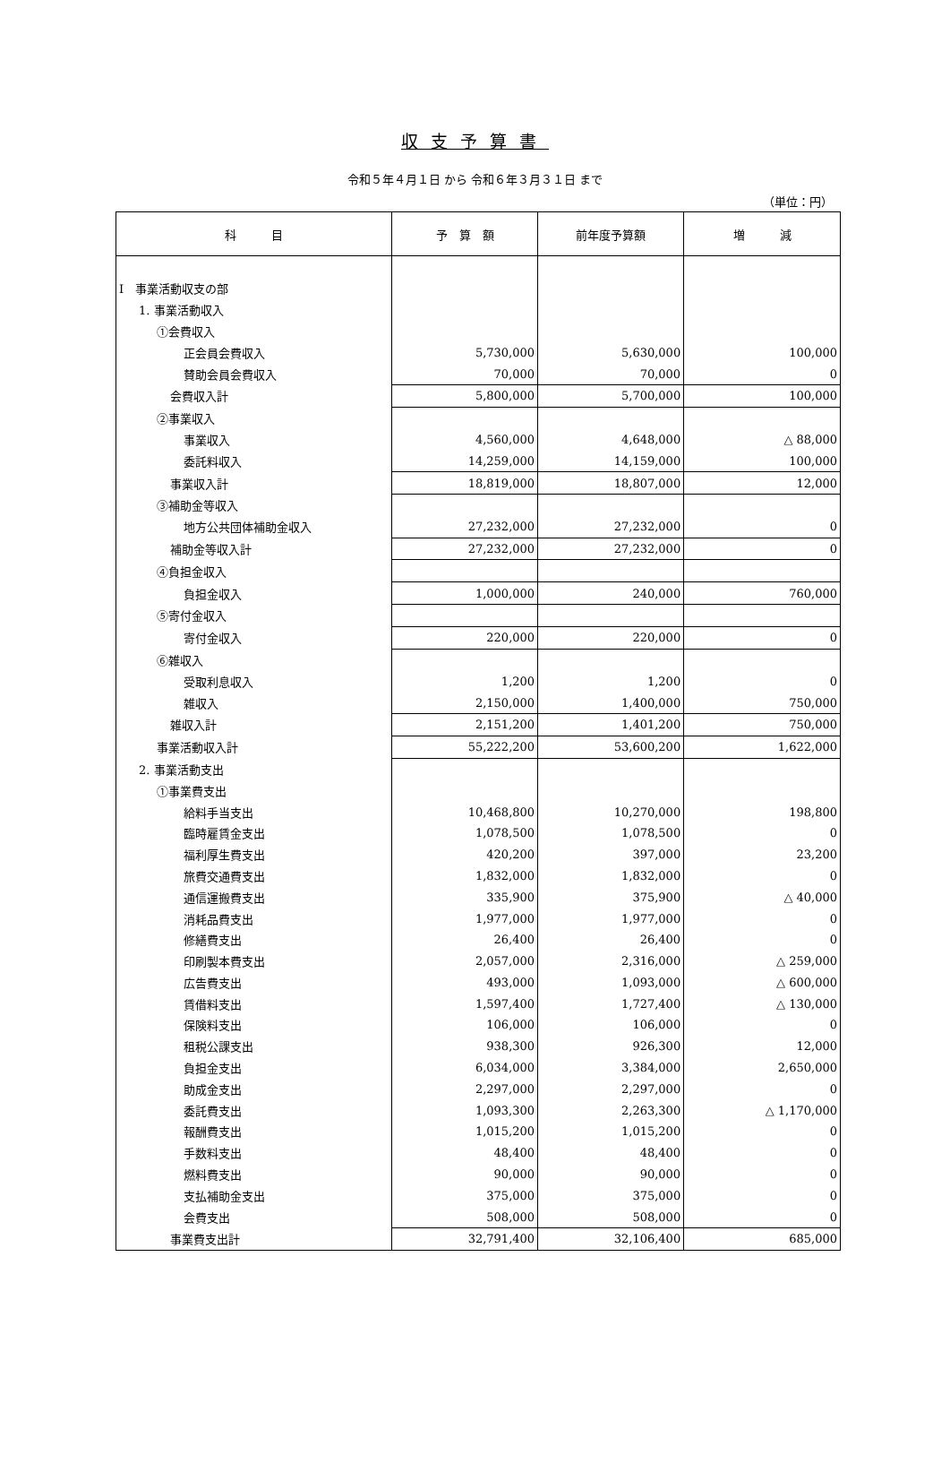収支予算書
令和５年４月１日 から 令和６年３月３１日 まで
（単位：円）
| 科 目 | 予 算 額 | 前年度予算額 | 増 減 |
| --- | --- | --- | --- |
| Ⅰ 事業活動収支の部 | | | |
| 1. 事業活動収入 | | | |
| ①会費収入 | | | |
| 正会員会費収入 | 5,730,000 | 5,630,000 | 100,000 |
| 賛助会員会費収入 | 70,000 | 70,000 | 0 |
| 会費収入計 | 5,800,000 | 5,700,000 | 100,000 |
| ②事業収入 | | | |
| 事業収入 | 4,560,000 | 4,648,000 | △ 88,000 |
| 委託料収入 | 14,259,000 | 14,159,000 | 100,000 |
| 事業収入計 | 18,819,000 | 18,807,000 | 12,000 |
| ③補助金等収入 | | | |
| 地方公共団体補助金収入 | 27,232,000 | 27,232,000 | 0 |
| 補助金等収入計 | 27,232,000 | 27,232,000 | 0 |
| ④負担金収入 | | | |
| 負担金収入 | 1,000,000 | 240,000 | 760,000 |
| ⑤寄付金収入 | | | |
| 寄付金収入 | 220,000 | 220,000 | 0 |
| ⑥雑収入 | | | |
| 受取利息収入 | 1,200 | 1,200 | 0 |
| 雑収入 | 2,150,000 | 1,400,000 | 750,000 |
| 雑収入計 | 2,151,200 | 1,401,200 | 750,000 |
| 事業活動収入計 | 55,222,200 | 53,600,200 | 1,622,000 |
| 2. 事業活動支出 | | | |
| ①事業費支出 | | | |
| 給料手当支出 | 10,468,800 | 10,270,000 | 198,800 |
| 臨時雇賃金支出 | 1,078,500 | 1,078,500 | 0 |
| 福利厚生費支出 | 420,200 | 397,000 | 23,200 |
| 旅費交通費支出 | 1,832,000 | 1,832,000 | 0 |
| 通信運搬費支出 | 335,900 | 375,900 | △ 40,000 |
| 消耗品費支出 | 1,977,000 | 1,977,000 | 0 |
| 修繕費支出 | 26,400 | 26,400 | 0 |
| 印刷製本費支出 | 2,057,000 | 2,316,000 | △ 259,000 |
| 広告費支出 | 493,000 | 1,093,000 | △ 600,000 |
| 賃借料支出 | 1,597,400 | 1,727,400 | △ 130,000 |
| 保険料支出 | 106,000 | 106,000 | 0 |
| 租税公課支出 | 938,300 | 926,300 | 12,000 |
| 負担金支出 | 6,034,000 | 3,384,000 | 2,650,000 |
| 助成金支出 | 2,297,000 | 2,297,000 | 0 |
| 委託費支出 | 1,093,300 | 2,263,300 | △ 1,170,000 |
| 報酬費支出 | 1,015,200 | 1,015,200 | 0 |
| 手数料支出 | 48,400 | 48,400 | 0 |
| 燃料費支出 | 90,000 | 90,000 | 0 |
| 支払補助金支出 | 375,000 | 375,000 | 0 |
| 会費支出 | 508,000 | 508,000 | 0 |
| 事業費支出計 | 32,791,400 | 32,106,400 | 685,000 |